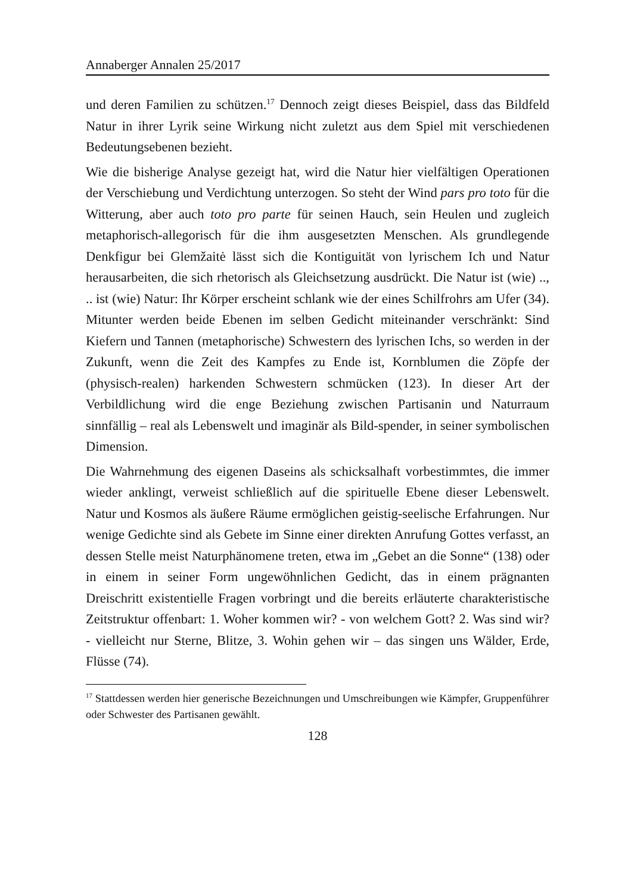Annaberger Annalen 25/2017
und deren Familien zu schützen.<sup>17</sup> Dennoch zeigt dieses Beispiel, dass das Bildfeld Natur in ihrer Lyrik seine Wirkung nicht zuletzt aus dem Spiel mit verschiedenen Bedeutungsebenen bezieht.
Wie die bisherige Analyse gezeigt hat, wird die Natur hier vielfältigen Operationen der Verschiebung und Verdichtung unterzogen. So steht der Wind pars pro toto für die Witterung, aber auch toto pro parte für seinen Hauch, sein Heulen und zugleich metaphorisch-allegorisch für die ihm ausgesetzten Menschen. Als grundlegende Denkfigur bei Glemžaitė lässt sich die Kontiguität von lyrischem Ich und Natur herausarbeiten, die sich rhetorisch als Gleichsetzung ausdrückt. Die Natur ist (wie) .., .. ist (wie) Natur: Ihr Körper erscheint schlank wie der eines Schilfrohrs am Ufer (34). Mitunter werden beide Ebenen im selben Gedicht miteinander verschränkt: Sind Kiefern und Tannen (metaphorische) Schwestern des lyrischen Ichs, so werden in der Zukunft, wenn die Zeit des Kampfes zu Ende ist, Kornblumen die Zöpfe der (physisch-realen) harkenden Schwestern schmücken (123). In dieser Art der Verbildlichung wird die enge Beziehung zwischen Partisanin und Naturraum sinnfällig – real als Lebenswelt und imaginär als Bild-spender, in seiner symbolischen Dimension.
Die Wahrnehmung des eigenen Daseins als schicksalhaft vorbestimmtes, die immer wieder anklingt, verweist schließlich auf die spirituelle Ebene dieser Lebenswelt. Natur und Kosmos als äußere Räume ermöglichen geistig-seelische Erfahrungen. Nur wenige Gedichte sind als Gebete im Sinne einer direkten Anrufung Gottes verfasst, an dessen Stelle meist Naturphänomene treten, etwa im „Gebet an die Sonne“ (138) oder in einem in seiner Form ungewöhnlichen Gedicht, das in einem prägnanten Dreischritt existentielle Fragen vorbringt und die bereits erläuterte charakteristische Zeitstruktur offenbart: 1. Woher kommen wir? - von welchem Gott? 2. Was sind wir? - vielleicht nur Sterne, Blitze, 3. Wohin gehen wir – das singen uns Wälder, Erde, Flüsse (74).
<sup>17</sup> Stattdessen werden hier generische Bezeichnungen und Umschreibungen wie Kämpfer, Gruppenführer oder Schwester des Partisanen gewählt.
128